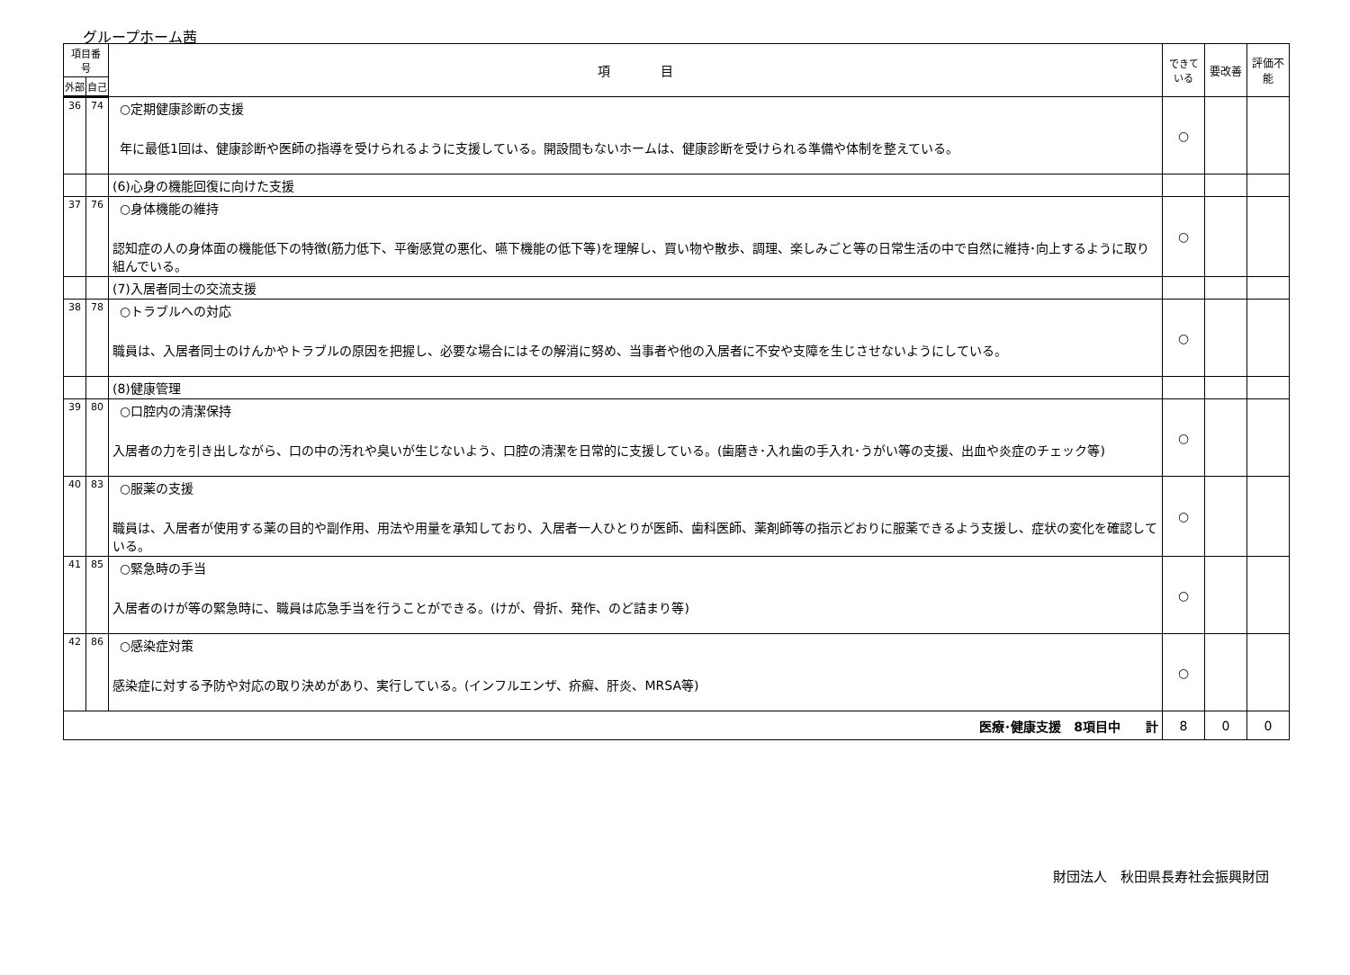グループホーム茜
| 項目番号 | | 項 目 | できている | 要改善 | 評価不能 |
| --- | --- | --- | --- | --- | --- |
| 外部 | 自己 | | | | |
| 36 | 74 | ○定期健康診断の支援 年に最低1回は、健康診断や医師の指導を受けられるように支援している。開設間もないホームは、健康診断を受けられる準備や体制を整えている。 | ○ | | |
| | | (6)心身の機能回復に向けた支援 | | | |
| 37 | 76 | ○身体機能の維持 認知症の人の身体面の機能低下の特徴(筋力低下、平衡感覚の悪化、嚥下機能の低下等)を理解し、買い物や散歩、調理、楽しみごと等の日常生活の中で自然に維持･向上するように取り組んでいる。 | ○ | | |
| | | (7)入居者同士の交流支援 | | | |
| 38 | 78 | ○トラブルへの対応 職員は、入居者同士のけんかやトラブルの原因を把握し、必要な場合にはその解消に努め、当事者や他の入居者に不安や支障を生じさせないようにしている。 | ○ | | |
| | | (8)健康管理 | | | |
| 39 | 80 | ○口腔内の清潔保持 入居者の力を引き出しながら、口の中の汚れや臭いが生じないよう、口腔の清潔を日常的に支援している。(歯磨き･入れ歯の手入れ･うがい等の支援、出血や炎症のチェック等) | ○ | | |
| 40 | 83 | ○服薬の支援 職員は、入居者が使用する薬の目的や副作用、用法や用量を承知しており、入居者一人ひとりが医師、歯科医師、薬剤師等の指示どおりに服薬できるよう支援し、症状の変化を確認している。 | ○ | | |
| 41 | 85 | ○緊急時の手当 入居者のけが等の緊急時に、職員は応急手当を行うことができる。(けが、骨折、発作、のど詰まり等) | ○ | | |
| 42 | 86 | ○感染症対策 感染症に対する予防や対応の取り決めがあり、実行している。(インフルエンザ、疥癬、肝炎、MRSA等) | ○ | | |
| 医療･健康支援 8項目中 計 | | | 8 | 0 | 0 |
財団法人　秋田県長寿社会振興財団